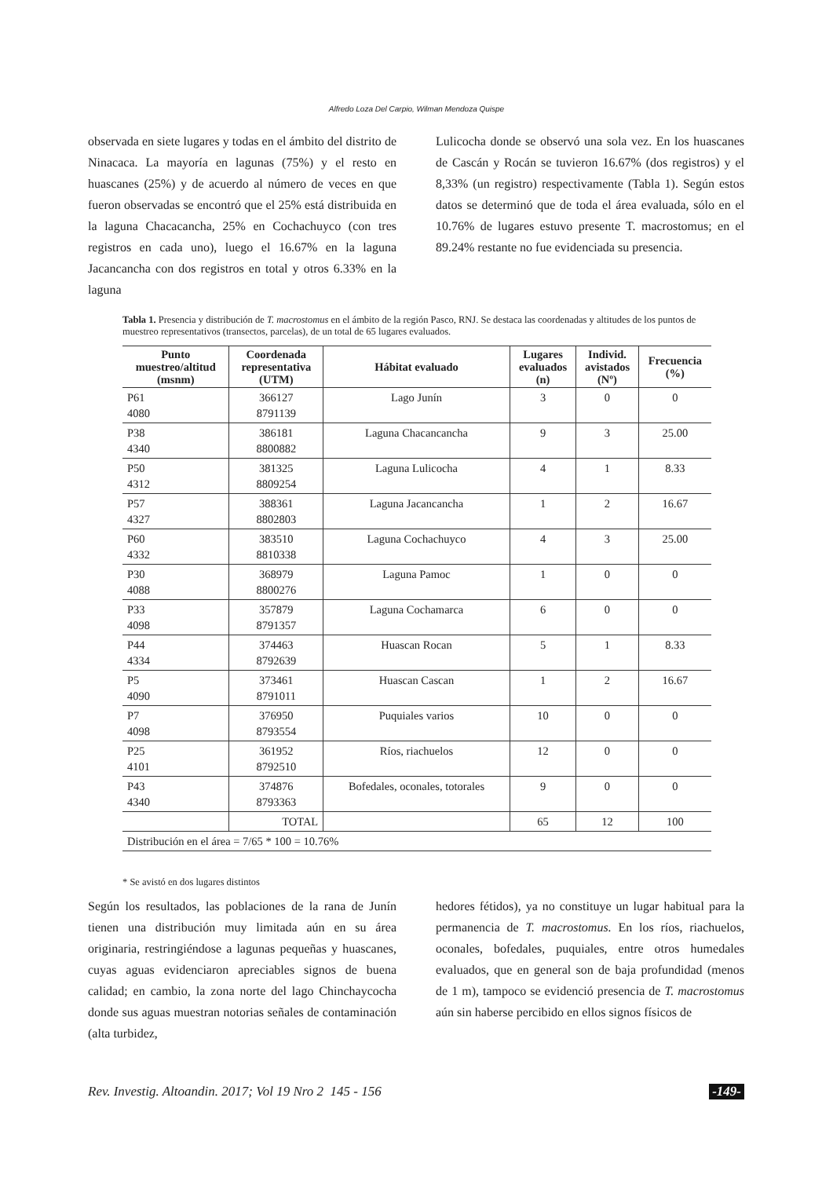Alfredo Loza Del Carpio, Wilman Mendoza Quispe
observada en siete lugares y todas en el ámbito del distrito de Ninacaca. La mayoría en lagunas (75%) y el resto en huascanes (25%) y de acuerdo al número de veces en que fueron observadas se encontró que el 25% está distribuida en la laguna Chacacancha, 25% en Cochachuyco (con tres registros en cada uno), luego el 16.67% en la laguna Jacancancha con dos registros en total y otros 6.33% en la laguna
Lulicocha donde se observó una sola vez. En los huascanes de Cascán y Rocán se tuvieron 16.67% (dos registros) y el 8,33% (un registro) respectivamente (Tabla 1). Según estos datos se determinó que de toda el área evaluada, sólo en el 10.76% de lugares estuvo presente T. macrostomus; en el 89.24% restante no fue evidenciada su presencia.
Tabla 1. Presencia y distribución de T. macrostomus en el ámbito de la región Pasco, RNJ. Se destaca las coordenadas y altitudes de los puntos de muestreo representativos (transectos, parcelas), de un total de 65 lugares evaluados.
| Punto muestreo/altitud (msnm) | Coordenada representativa (UTM) | Hábitat evaluado | Lugares evaluados (n) | Individ. avistados (Nº) | Frecuencia (%) |
| --- | --- | --- | --- | --- | --- |
| P61 4080 | 366127 8791139 | Lago Junín | 3 | 0 | 0 |
| P38 4340 | 386181 8800882 | Laguna Chacancancha | 9 | 3 | 25.00 |
| P50 4312 | 381325 8809254 | Laguna Lulicocha | 4 | 1 | 8.33 |
| P57 4327 | 388361 8802803 | Laguna Jacancancha | 1 | 2 | 16.67 |
| P60 4332 | 383510 8810338 | Laguna Cochachuyco | 4 | 3 | 25.00 |
| P30 4088 | 368979 8800276 | Laguna Pamoc | 1 | 0 | 0 |
| P33 4098 | 357879 8791357 | Laguna Cochamarca | 6 | 0 | 0 |
| P44 4334 | 374463 8792639 | Huascan Rocan | 5 | 1 | 8.33 |
| P5 4090 | 373461 8791011 | Huascan Cascan | 1 | 2 | 16.67 |
| P7 4098 | 376950 8793554 | Puquiales varios | 10 | 0 | 0 |
| P25 4101 | 361952 8792510 | Ríos, riachuelos | 12 | 0 | 0 |
| P43 4340 | 374876 8793363 | Bofedales, oconales, totorales | 9 | 0 | 0 |
| | TOTAL | | 65 | 12 | 100 |
| Distribución en el área = 7/65 * 100 = 10.76% | | | | | |
* Se avistó en dos lugares distintos
Según los resultados, las poblaciones de la rana de Junín tienen una distribución muy limitada aún en su área originaria, restringiéndose a lagunas pequeñas y huascanes, cuyas aguas evidenciaron apreciables signos de buena calidad; en cambio, la zona norte del lago Chinchaycocha donde sus aguas muestran notorias señales de contaminación (alta turbidez,
hedores fétidos), ya no constituye un lugar habitual para la permanencia de T. macrostomus. En los ríos, riachuelos, oconales, bofedales, puquiales, entre otros humedales evaluados, que en general son de baja profundidad (menos de 1 m), tampoco se evidenció presencia de T. macrostomus aún sin haberse percibido en ellos signos físicos de
Rev. Investig. Altoandin. 2017; Vol 19 Nro 2 145 - 156 -149-